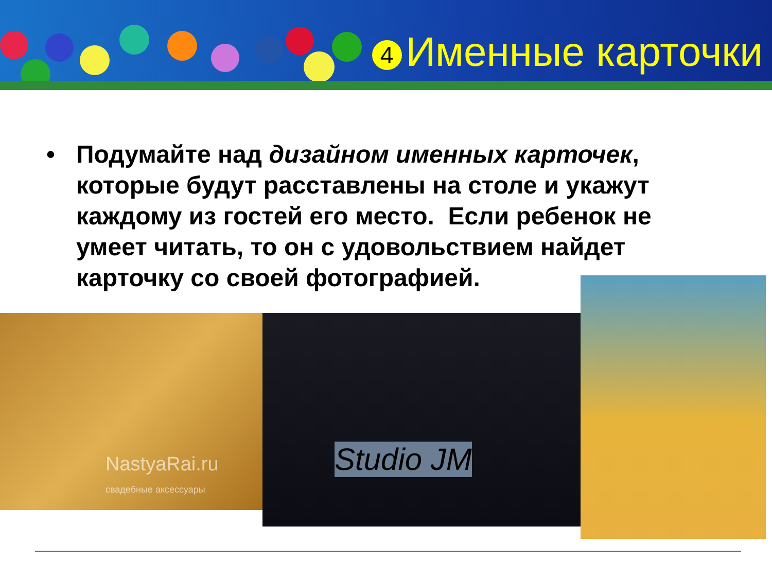4 Именные карточки
• Подумайте над дизайном именных карточек, которые будут расставлены на столе и укажут каждому из гостей его место. Если ребенок не умеет читать, то он с удовольствием найдет карточку со своей фотографией.
NastyaRai.ru
свадебные аксессуары
Studio JM